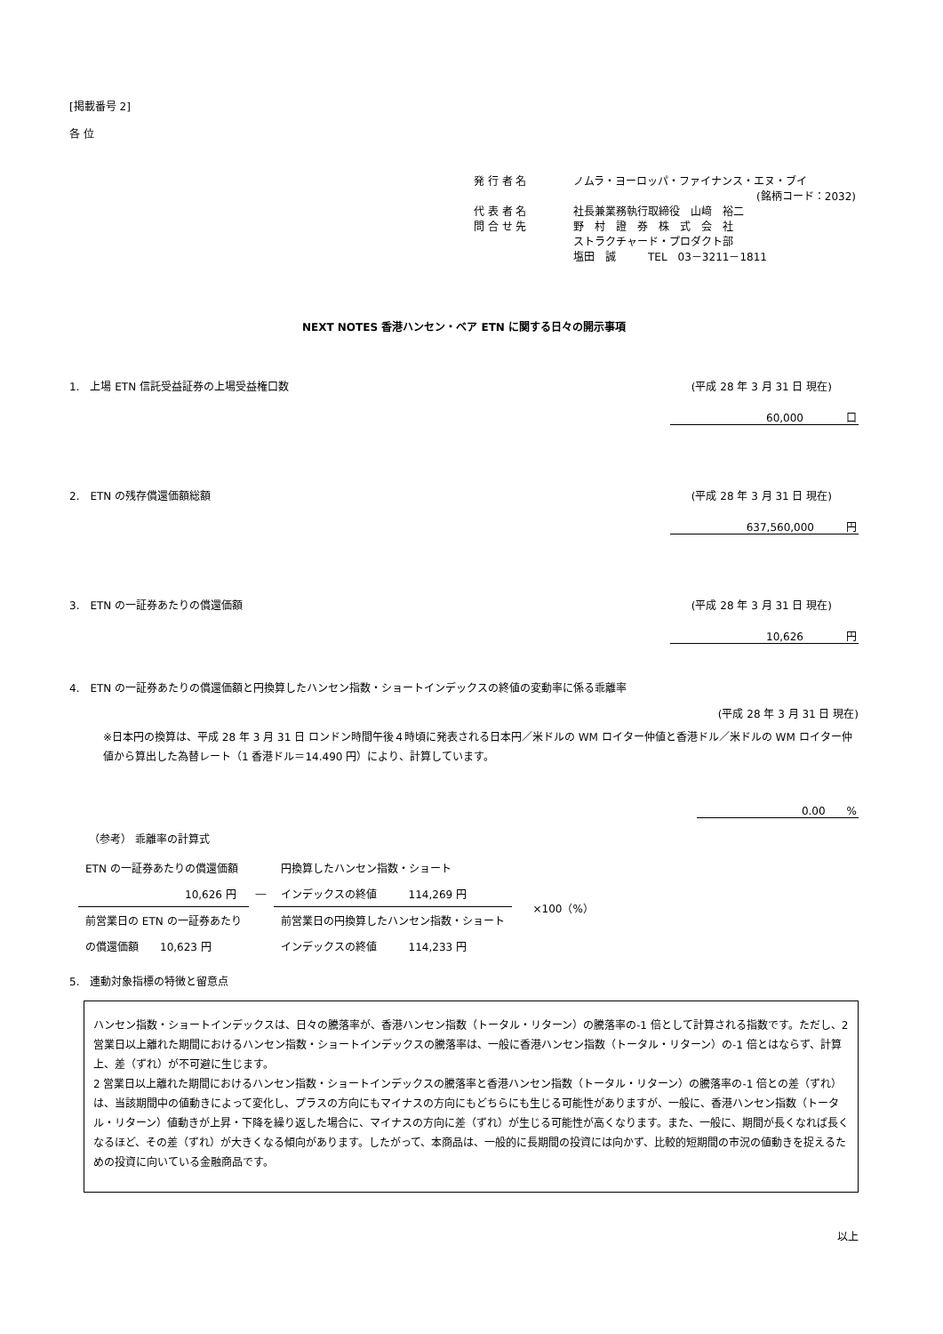[掲載番号 2]
各 位
発 行 者 名 ノムラ・ヨーロッパ・ファイナンス・エヌ・ブイ
(銘柄コード：2032)
代 表 者 名 社長兼業務執行取締役　山﨑　裕二
問 合 せ 先 野　村　證　券　株　式　会　社
ストラクチャード・プロダクト部
塩田　誠　　　TEL　03－3211－1811
NEXT NOTES 香港ハンセン・ベア ETN に関する日々の開示事項
1.　上場 ETN 信託受益証券の上場受益権口数 (平成 28 年 3 月 31 日 現在)
60,000　　　　口
2.　ETN の残存償還価額総額 (平成 28 年 3 月 31 日 現在)
637,560,000　　　円
3.　ETN の一証券あたりの償還価額 (平成 28 年 3 月 31 日 現在)
10,626　　　　円
4.　ETN の一証券あたりの償還価額と円換算したハンセン指数・ショートインデックスの終値の変動率に係る乖離率
(平成 28 年 3 月 31 日 現在)
※日本円の換算は、平成 28 年 3 月 31 日 ロンドン時間午後４時頃に発表される日本円／米ドルの WM ロイター仲値と香港ドル／米ドルの WM ロイター仲値から算出した為替レート（1 香港ドル＝14.490 円）により、計算しています。
0.00　　%
（参考） 乖離率の計算式
| ETN の一証券あたりの償還価額 | | 円換算したハンセン指数・ショート | | ×100（%） |
| 10,626 円 | ― | インデックスの終値 114,269 円 | | |
| 前営業日の ETN の一証券あたり | | 前営業日の円換算したハンセン指数・ショート | | |
| の償還価額 10,623 円 | | インデックスの終値 114,233 円 | | |
5.　連動対象指標の特徴と留意点
ハンセン指数・ショートインデックスは、日々の騰落率が、香港ハンセン指数（トータル・リターン）の騰落率の-1 倍として計算される指数です。ただし、2 営業日以上離れた期間におけるハンセン指数・ショートインデックスの騰落率は、一般に香港ハンセン指数（トータル・リターン）の-1 倍とはならず、計算上、差（ずれ）が不可避に生じます。
2 営業日以上離れた期間におけるハンセン指数・ショートインデックスの騰落率と香港ハンセン指数（トータル・リターン）の騰落率の-1 倍との差（ずれ）は、当該期間中の値動きによって変化し、プラスの方向にもマイナスの方向にもどちらにも生じる可能性がありますが、一般に、香港ハンセン指数（トータル・リターン）値動きが上昇・下降を繰り返した場合に、マイナスの方向に差（ずれ）が生じる可能性が高くなります。また、一般に、期間が長くなれば長くなるほど、その差（ずれ）が大きくなる傾向があります。したがって、本商品は、一般的に長期間の投資には向かず、比較的短期間の市況の値動きを捉えるための投資に向いている金融商品です。
以上